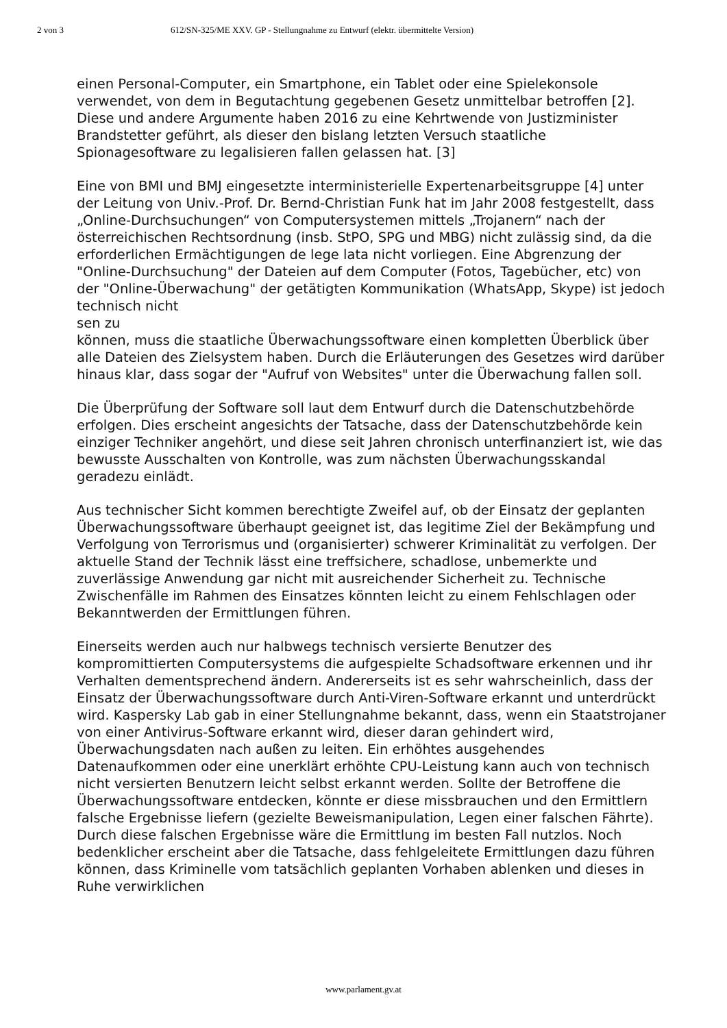2 von 3 612/SN-325/ME XXV. GP - Stellungnahme zu Entwurf (elektr. übermittelte Version)
einen Personal-Computer, ein Smartphone, ein Tablet oder eine Spielekonsole verwendet, von dem in Begutachtung gegebenen Gesetz unmittelbar betroffen [2]. Diese und andere Argumente haben 2016 zu eine Kehrtwende von Justizminister Brandstetter geführt, als dieser den bislang letzten Versuch staatliche Spionagesoftware zu legalisieren fallen gelassen hat. [3]
Eine von BMI und BMJ eingesetzte interministerielle Expertenarbeitsgruppe [4] unter der Leitung von Univ.-Prof. Dr. Bernd-Christian Funk hat im Jahr 2008 festgestellt, dass „Online-Durchsuchungen“ von Computersystemen mittels „Trojanern“ nach der österreichischen Rechtsordnung (insb. StPO, SPG und MBG) nicht zulässig sind, da die erforderlichen Ermächtigungen de lege lata nicht vorliegen. Eine Abgrenzung der "Online-Durchsuchung" der Dateien auf dem Computer (Fotos, Tagebücher, etc) von der "Online-Überwachung" der getätigten Kommunikation (WhatsApp, Skype) ist jedoch technisch nicht
sen zu
können, muss die staatliche Überwachungssoftware einen kompletten Überblick über alle Dateien des Zielsystem haben. Durch die Erläuterungen des Gesetzes wird darüber hinaus klar, dass sogar der "Aufruf von Websites" unter die Überwachung fallen soll.
Die Überprüfung der Software soll laut dem Entwurf durch die Datenschutzbehörde erfolgen. Dies erscheint angesichts der Tatsache, dass der Datenschutzbehörde kein einziger Techniker angehört, und diese seit Jahren chronisch unterfinanziert ist, wie das bewusste Ausschalten von Kontrolle, was zum nächsten Überwachungsskandal geradezu einlädt.
Aus technischer Sicht kommen berechtigte Zweifel auf, ob der Einsatz der geplanten Überwachungssoftware überhaupt geeignet ist, das legitime Ziel der Bekämpfung und Verfolgung von Terrorismus und (organisierter) schwerer Kriminalität zu verfolgen. Der aktuelle Stand der Technik lässt eine treffsichere, schadlose, unbemerkte und zuverlässige Anwendung gar nicht mit ausreichender Sicherheit zu. Technische Zwischenfälle im Rahmen des Einsatzes könnten leicht zu einem Fehlschlagen oder Bekanntwerden der Ermittlungen führen.
Einerseits werden auch nur halbwegs technisch versierte Benutzer des kompromittierten Computersystems die aufgespielte Schadsoftware erkennen und ihr Verhalten dementsprechend ändern. Andererseits ist es sehr wahrscheinlich, dass der Einsatz der Überwachungssoftware durch Anti-Viren-Software erkannt und unterdrückt wird. Kaspersky Lab gab in einer Stellungnahme bekannt, dass, wenn ein Staatstrojaner von einer Antivirus-Software erkannt wird, dieser daran gehindert wird, Überwachungsdaten nach außen zu leiten. Ein erhöhtes ausgehendes Datenaufkommen oder eine unerklärt erhöhte CPU-Leistung kann auch von technisch nicht versierten Benutzern leicht selbst erkannt werden. Sollte der Betroffene die Überwachungssoftware entdecken, könnte er diese missbrauchen und den Ermittlern falsche Ergebnisse liefern (gezielte Beweismanipulation, Legen einer falschen Fährte). Durch diese falschen Ergebnisse wäre die Ermittlung im besten Fall nutzlos. Noch bedenklicher erscheint aber die Tatsache, dass fehlgeleitete Ermittlungen dazu führen können, dass Kriminelle vom tatsächlich geplanten Vorhaben ablenken und dieses in Ruhe verwirklichen
www.parlament.gv.at